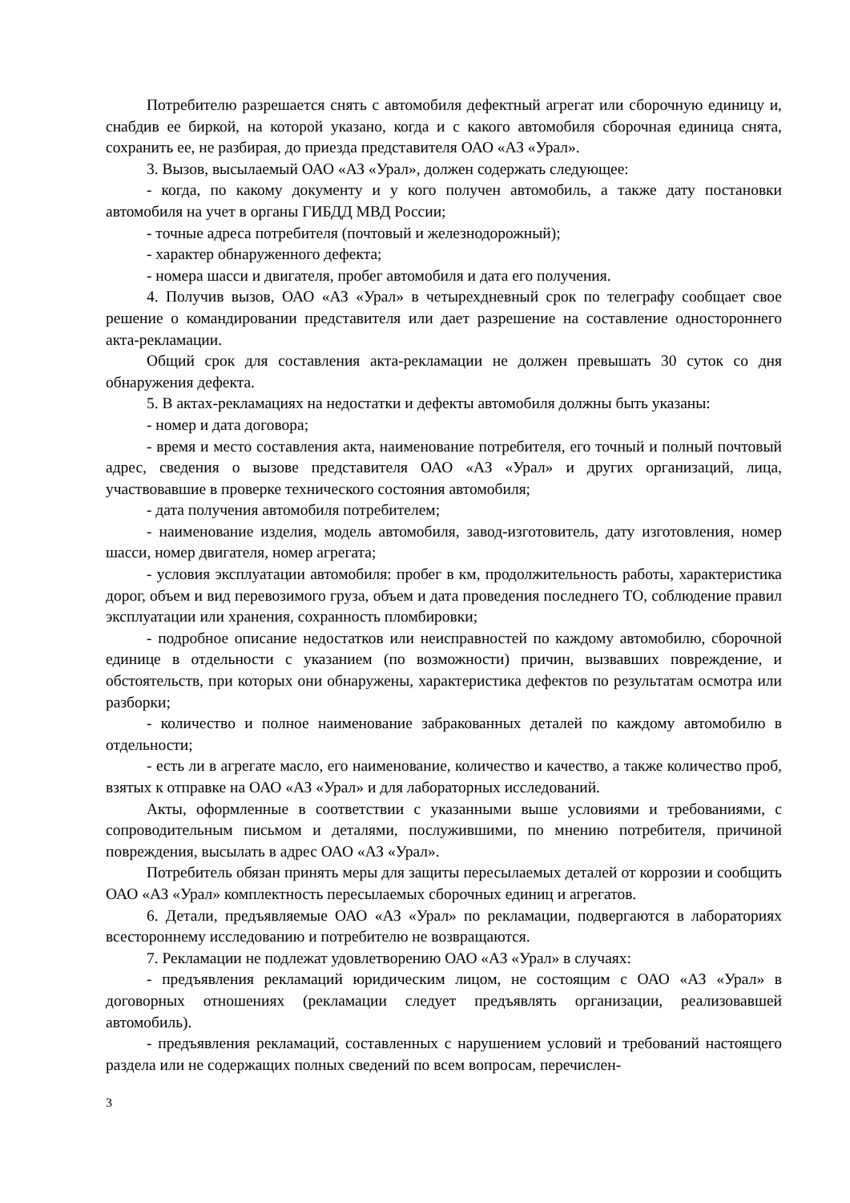Потребителю разрешается снять с автомобиля дефектный агрегат или сборочную единицу и, снабдив ее биркой, на которой указано, когда и с какого автомобиля сборочная единица снята, сохранить ее, не разбирая, до приезда представителя ОАО «АЗ «Урал».
3. Вызов, высылаемый ОАО «АЗ «Урал», должен содержать следующее:
- когда, по какому документу и у кого получен автомобиль, а также дату постановки автомобиля на учет в органы ГИБДД МВД России;
- точные адреса потребителя (почтовый и железнодорожный);
- характер обнаруженного дефекта;
- номера шасси и двигателя, пробег автомобиля и дата его получения.
4. Получив вызов, ОАО «АЗ «Урал» в четырехдневный срок по телеграфу сообщает свое решение о командировании представителя или дает разрешение на составление одностороннего акта-рекламации.
Общий срок для составления акта-рекламации не должен превышать 30 суток со дня обнаружения дефекта.
5. В актах-рекламациях на недостатки и дефекты автомобиля должны быть указаны:
- номер и дата договора;
- время и место составления акта, наименование потребителя, его точный и полный почтовый адрес, сведения о вызове представителя ОАО «АЗ «Урал» и других организаций, лица, участвовавшие в проверке технического состояния автомобиля;
- дата получения автомобиля потребителем;
- наименование изделия, модель автомобиля, завод-изготовитель, дату изготовления, номер шасси, номер двигателя, номер агрегата;
- условия эксплуатации автомобиля: пробег в км, продолжительность работы, характеристика дорог, объем и вид перевозимого груза, объем и дата проведения последнего ТО, соблюдение правил эксплуатации или хранения, сохранность пломбировки;
- подробное описание недостатков или неисправностей по каждому автомобилю, сборочной единице в отдельности с указанием (по возможности) причин, вызвавших повреждение, и обстоятельств, при которых они обнаружены, характеристика дефектов по результатам осмотра или разборки;
- количество и полное наименование забракованных деталей по каждому автомобилю в отдельности;
- есть ли в агрегате масло, его наименование, количество и качество, а также количество проб, взятых к отправке на ОАО «АЗ «Урал» и для лабораторных исследований.
Акты, оформленные в соответствии с указанными выше условиями и требованиями, с сопроводительным письмом и деталями, послужившими, по мнению потребителя, причиной повреждения, высылать в адрес ОАО «АЗ «Урал».
Потребитель обязан принять меры для защиты пересылаемых деталей от коррозии и сообщить ОАО «АЗ «Урал» комплектность пересылаемых сборочных единиц и агрегатов.
6. Детали, предъявляемые ОАО «АЗ «Урал» по рекламации, подвергаются в лабораториях всестороннему исследованию и потребителю не возвращаются.
7. Рекламации не подлежат удовлетворению ОАО «АЗ «Урал» в случаях:
- предъявления рекламаций юридическим лицом, не состоящим с ОАО «АЗ «Урал» в договорных отношениях (рекламации следует предъявлять организации, реализовавшей автомобиль).
- предъявления рекламаций, составленных с нарушением условий и требований настоящего раздела или не содержащих полных сведений по всем вопросам, перечислен-
3